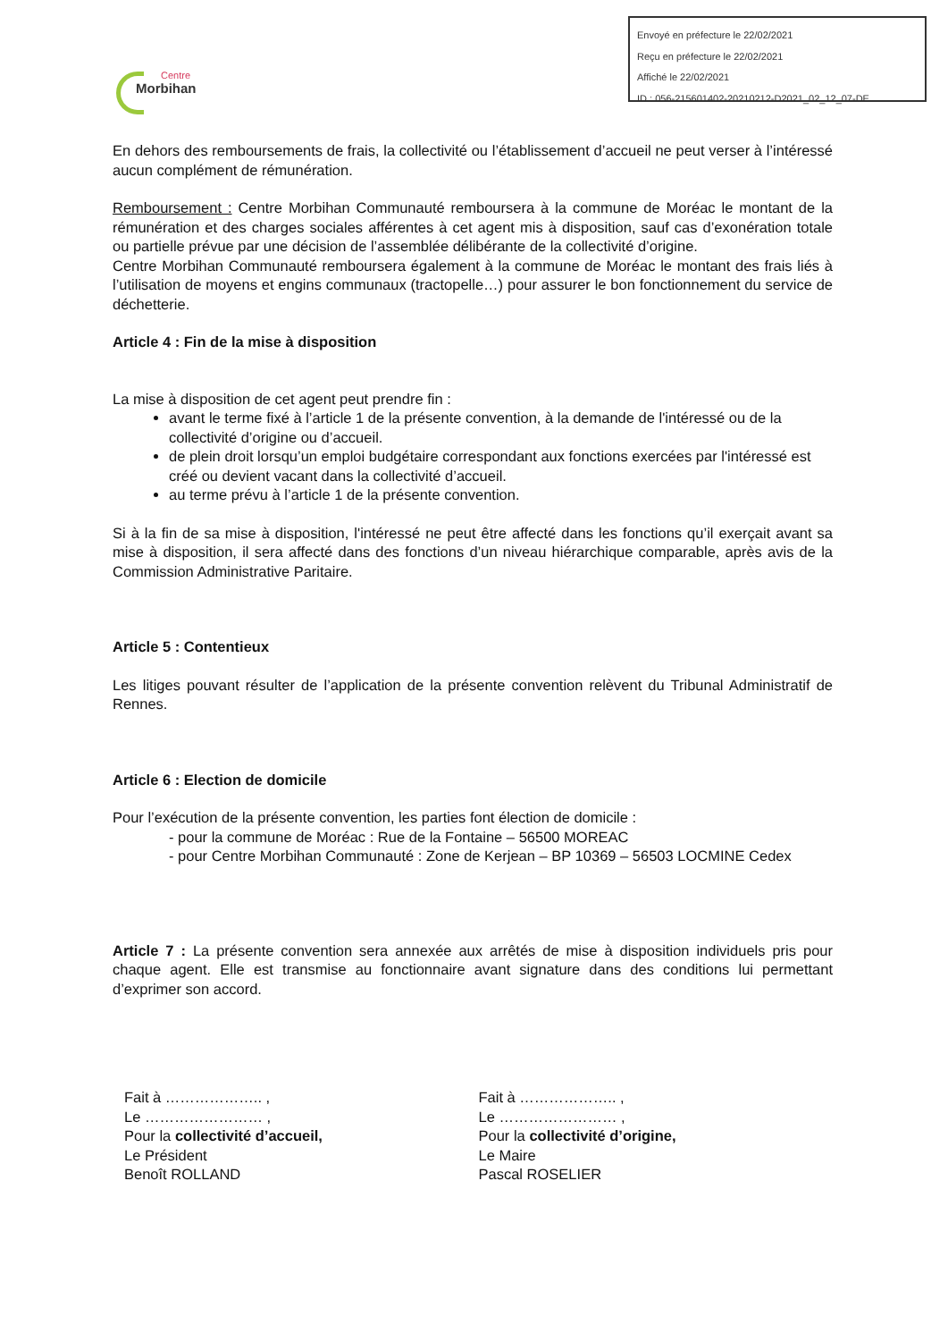Envoyé en préfecture le 22/02/2021
Reçu en préfecture le 22/02/2021
Affiché le 22/02/2021
ID : 056-215601402-20210212-D2021_02_12_07-DE
Centre
Morbihan
En dehors des remboursements de frais, la collectivité ou l’établissement d’accueil ne peut verser à l’intéressé aucun complément de rémunération.
Remboursement : Centre Morbihan Communauté remboursera à la commune de Moréac le montant de la rémunération et des charges sociales afférentes à cet agent mis à disposition, sauf cas d’exonération totale ou partielle prévue par une décision de l’assemblée délibérante de la collectivité d’origine.
Centre Morbihan Communauté remboursera également à la commune de Moréac le montant des frais liés à l’utilisation de moyens et engins communaux (tractopelle…) pour assurer le bon fonctionnement du service de déchetterie.
Article 4 : Fin de la mise à disposition
La mise à disposition de cet agent peut prendre fin :
avant le terme fixé à l’article 1 de la présente convention, à la demande de l'intéressé ou de la collectivité d’origine ou d’accueil.
de plein droit lorsqu’un emploi budgétaire correspondant aux fonctions exercées par l'intéressé est créé ou devient vacant dans la collectivité d’accueil.
au terme prévu à l’article 1 de la présente convention.
Si à la fin de sa mise à disposition, l'intéressé ne peut être affecté dans les fonctions qu’il exerçait avant sa mise à disposition, il sera affecté dans des fonctions d’un niveau hiérarchique comparable, après avis de la Commission Administrative Paritaire.
Article 5 : Contentieux
Les litiges pouvant résulter de l’application de la présente convention relèvent du Tribunal Administratif de Rennes.
Article 6 : Election de domicile
Pour l’exécution de la présente convention, les parties font élection de domicile :
- pour la commune de Moréac : Rue de la Fontaine – 56500 MOREAC
- pour Centre Morbihan Communauté : Zone de Kerjean – BP 10369 – 56503 LOCMINE Cedex
Article 7 : La présente convention sera annexée aux arrêtés de mise à disposition individuels pris pour chaque agent. Elle est transmise au fonctionnaire avant signature dans des conditions lui permettant d’exprimer son accord.
Fait à ……………….. ,
Le …………………… ,
Pour la collectivité d’accueil,
Le Président
Benoît ROLLAND
Fait à ……………….. ,
Le …………………… ,
Pour la collectivité d’origine,
Le Maire
Pascal ROSELIER